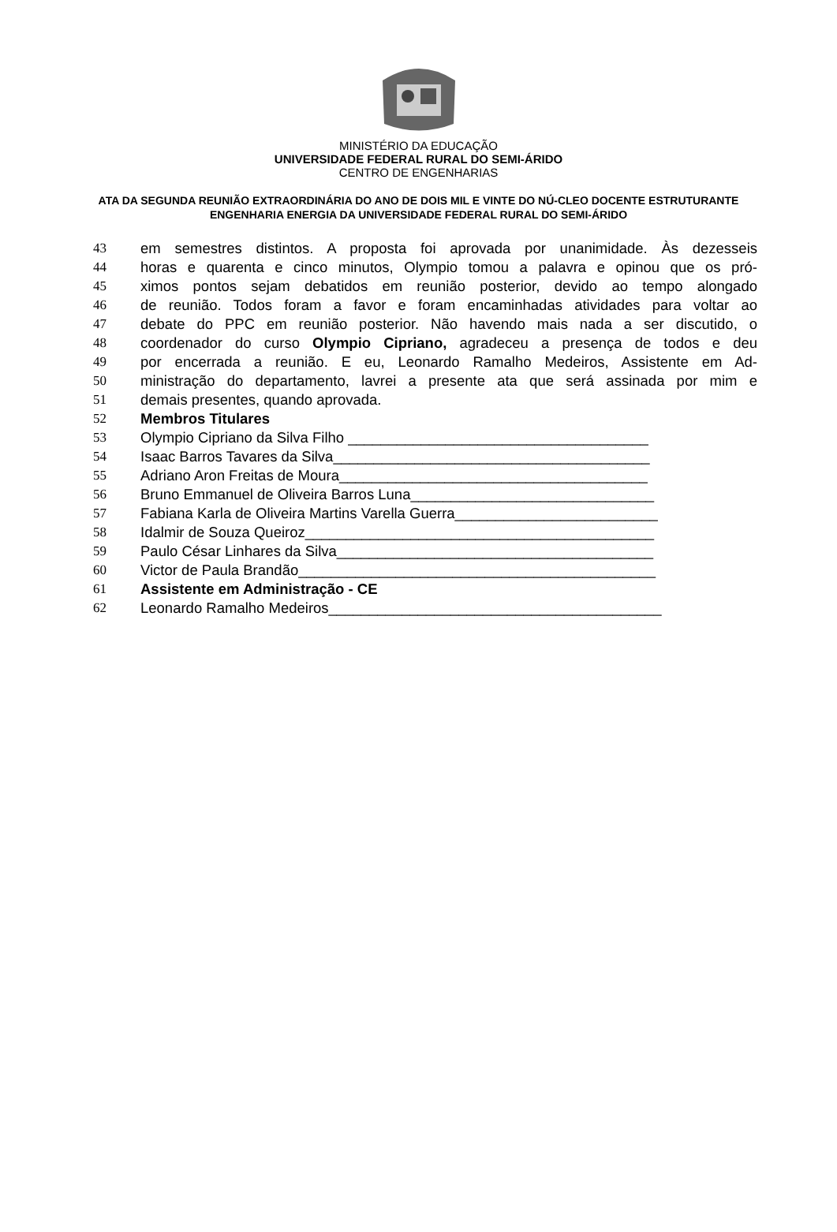MINISTÉRIO DA EDUCAÇÃO
UNIVERSIDADE FEDERAL RURAL DO SEMI-ÁRIDO
CENTRO DE ENGENHARIAS
ATA DA SEGUNDA REUNIÃO EXTRAORDINÁRIA DO ANO DE DOIS MIL E VINTE DO NÚ-CLEO DOCENTE ESTRUTURANTE ENGENHARIA ENERGIA DA UNIVERSIDADE FEDERAL RURAL DO SEMI-ÁRIDO
43 em semestres distintos. A proposta foi aprovada por unanimidade. Às dezesseis
44 horas e quarenta e cinco minutos, Olympio tomou a palavra e opinou que os pró-
45 ximos pontos sejam debatidos em reunião posterior, devido ao tempo alongado
46 de reunião. Todos foram a favor e foram encaminhadas atividades para voltar ao
47 debate do PPC em reunião posterior. Não havendo mais nada a ser discutido, o
48 coordenador do curso Olympio Cipriano, agradeceu a presença de todos e deu
49 por encerrada a reunião. E eu, Leonardo Ramalho Medeiros, Assistente em Ad-
50 ministração do departamento, lavrei a presente ata que será assinada por mim e
51 demais presentes, quando aprovada.
52 Membros Titulares
53 Olympio Cipriano da Silva Filho _____________________________________
54 Isaac Barros Tavares da Silva_______________________________________
55 Adriano Aron Freitas de Moura______________________________________
56 Bruno Emmanuel de Oliveira Barros Luna______________________________
57 Fabiana Karla de Oliveira Martins Varella Guerra_________________________
58 Idalmir de Souza Queiroz___________________________________________
59 Paulo César Linhares da Silva_______________________________________
60 Victor de Paula Brandão____________________________________________
61 Assistente em Administração - CE
62 Leonardo Ramalho Medeiros_________________________________________